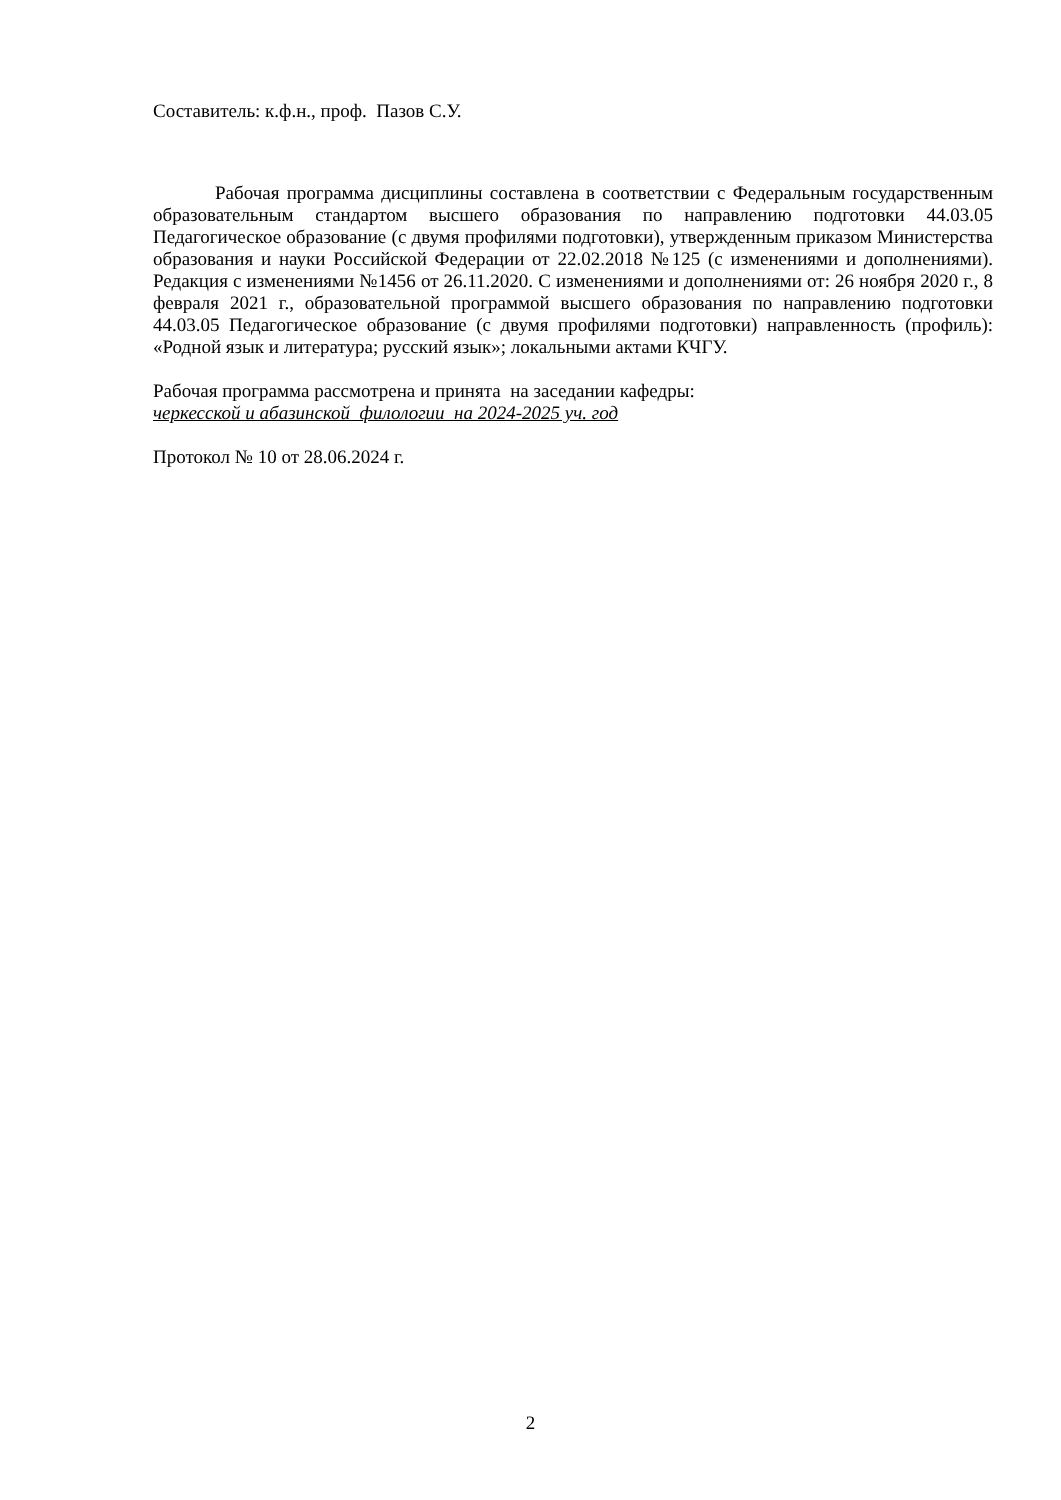Составитель: к.ф.н., проф. Пазов С.У.
Рабочая программа дисциплины составлена в соответствии с Федеральным государственным образовательным стандартом высшего образования по направлению подготовки 44.03.05 Педагогическое образование (с двумя профилями подготовки), утвержденным приказом Министерства образования и науки Российской Федерации от 22.02.2018 №125 (с изменениями и дополнениями). Редакция с изменениями №1456 от 26.11.2020. С изменениями и дополнениями от: 26 ноября 2020 г., 8 февраля 2021 г., образовательной программой высшего образования по направлению подготовки 44.03.05 Педагогическое образование (с двумя профилями подготовки) направленность (профиль): «Родной язык и литература; русский язык»; локальными актами КЧГУ.
Рабочая программа рассмотрена и принята на заседании кафедры:
черкесской и абазинской филологии на 2024-2025 уч. год
Протокол № 10 от 28.06.2024 г.
2